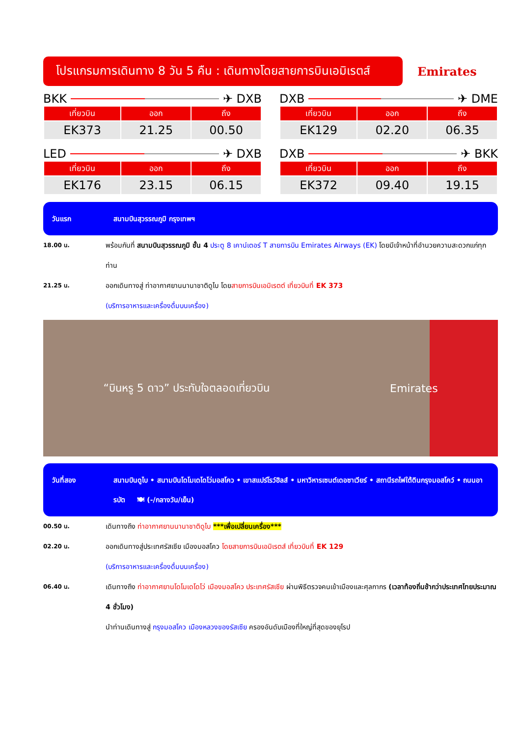โปรแกรมการเดินทาง 8 วัน 5 คืน : เดินทางโดยสายการบินเอมิเรตส์
Emirates
BKK ✈ DXB
| เที่ยวบิน | ออก | ถึง |
| --- | --- | --- |
| EK373 | 21.25 | 00.50 |
DXB ✈ DME
| เที่ยวบิน | ออก | ถึง |
| --- | --- | --- |
| EK129 | 02.20 | 06.35 |
LED ✈ DXB
| เที่ยวบิน | ออก | ถึง |
| --- | --- | --- |
| EK176 | 23.15 | 06.15 |
DXB ✈ BKK
| เที่ยวบิน | ออก | ถึง |
| --- | --- | --- |
| EK372 | 09.40 | 19.15 |
วันแรก สนามบินสุวรรณภูมิ กรุงเทพฯ
18.00 น. พร้อมกันที่ สนามบินสุวรรณภูมิ ชั้น 4 ประตู 8 เคาน์เตอร์ T สายการบิน Emirates Airways (EK) โดยมีเจ้าหน้าที่อำนวยความสะดวกแก่ทุกท่าน
21.25 น. ออกเดินทางสู่ ท่าอากาศยานนานาชาติดูไบ โดยสายการบินเอมิเรตต์ เที่ยวบินที่ EK 373
(บริการอาหารและเครื่องดื่มบนเครื่อง)
“บินหรู 5 ดาว” ประทับใจตลอดเที่ยวบิน Emirates
วันที่สอง สนามบินดูไบ • สนามบินโดโมเดโดโว่มอสโคว • เขาสแปร์โรว์ฮิลส์ • มหาวิหารเซนต์เดอซาเวียร์ • สถานีรถไฟใต้ดินกรุงมอสโคว์ • ถนนอารบัต 🍽 (-/กลางวัน/เย็น)
00.50 น. เดินทางถึง ท่าอากาศยานนานาชาติดูไบ ***เพื่อเปลี่ยนเครื่อง***
02.20 น. ออกเดินทางสู่ประเทศรัสเซีย เมืองมอสโคว โดยสายการบินเอมิเรตส์ เที่ยวบินที่ EK 129
(บริการอาหารและเครื่องดื่มบนเครื่อง)
06.40 น. เดินทางถึง ท่าอากาศยานโดโมเดโดโว่ เมืองมอสโคว ประเทศรัสเซีย ผ่านพิธีตรวจคนเข้าเมืองและศุลกากร (เวลาท้องถิ่นช้ากว่าประเทศไทยประมาณ 4 ชั่วโมง)
นำท่านเดินทางสู่ กรุงมอสโคว เมืองหลวงของรัสเซีย ครองอันดับเมืองที่ใหญ่ที่สุดของยุโรป